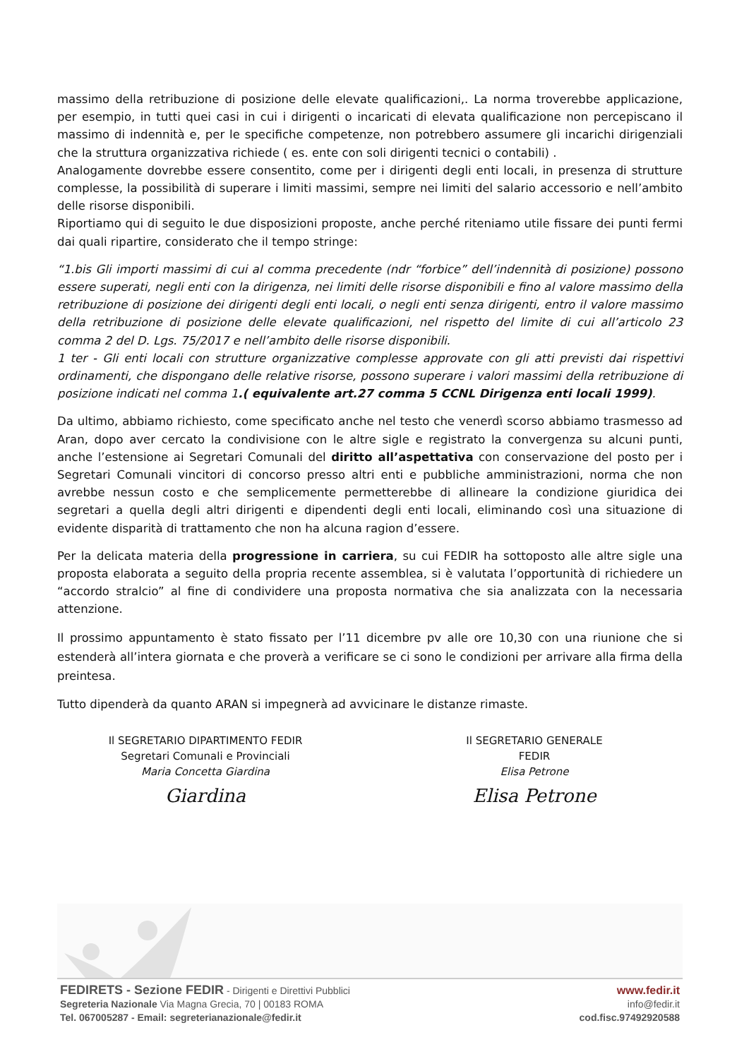massimo della retribuzione di posizione delle elevate qualificazioni,. La norma troverebbe applicazione, per esempio, in tutti quei casi in cui i dirigenti o incaricati di elevata qualificazione non percepiscano il massimo di indennità e, per le specifiche competenze, non potrebbero assumere gli incarichi dirigenziali che la struttura organizzativa richiede ( es. ente con soli dirigenti tecnici o contabili) .
Analogamente dovrebbe essere consentito, come per i dirigenti degli enti locali, in presenza di strutture complesse, la possibilità di superare i limiti massimi, sempre nei limiti del salario accessorio e nell’ambito delle risorse disponibili.
Riportiamo qui di seguito le due disposizioni proposte, anche perché riteniamo utile fissare dei punti fermi dai quali ripartire, considerato che il tempo stringe:
“1.bis Gli importi massimi di cui al comma precedente (ndr “forbice” dell’indennità di posizione) possono essere superati, negli enti con la dirigenza, nei limiti delle risorse disponibili e fino al valore massimo della retribuzione di posizione dei dirigenti degli enti locali, o negli enti senza dirigenti, entro il valore massimo della retribuzione di posizione delle elevate qualificazioni, nel rispetto del limite di cui all’articolo 23 comma 2 del D. Lgs. 75/2017 e nell’ambito delle risorse disponibili.
1 ter - Gli enti locali con strutture organizzative complesse approvate con gli atti previsti dai rispettivi ordinamenti, che dispongano delle relative risorse, possono superare i valori massimi della retribuzione di posizione indicati nel comma 1.( equivalente art.27 comma 5 CCNL Dirigenza enti locali 1999).
Da ultimo, abbiamo richiesto, come specificato anche nel testo che venerdì scorso abbiamo trasmesso ad Aran, dopo aver cercato la condivisione con le altre sigle e registrato la convergenza su alcuni punti, anche l’estensione ai Segretari Comunali del diritto all’aspettativa con conservazione del posto per i Segretari Comunali vincitori di concorso presso altri enti e pubbliche amministrazioni, norma che non avrebbe nessun costo e che semplicemente permetterebbe di allineare la condizione giuridica dei segretari a quella degli altri dirigenti e dipendenti degli enti locali, eliminando così una situazione di evidente disparità di trattamento che non ha alcuna ragion d’essere.
Per la delicata materia della progressione in carriera, su cui FEDIR ha sottoposto alle altre sigle una proposta elaborata a seguito della propria recente assemblea, si è valutata l’opportunità di richiedere un “accordo stralcio” al fine di condividere una proposta normativa che sia analizzata con la necessaria attenzione.
Il prossimo appuntamento è stato fissato per l’11 dicembre pv alle ore 10,30 con una riunione che si estenderà all’intera giornata e che proverà a verificare se ci sono le condizioni per arrivare alla firma della preintesa.
Tutto dipenderà da quanto ARAN si impegnerà ad avvicinare le distanze rimaste.
Il SEGRETARIO DIPARTIMENTO FEDIR
Segretari Comunali e Provinciali
Maria Concetta Giardina
Giardina
Il SEGRETARIO GENERALE
FEDIR
Elisa Petrone
Elisa Petrone
FEDIRETS - Sezione FEDIR - Dirigenti e Direttivi Pubblici
Segreteria Nazionale Via Magna Grecia, 70 | 00183 ROMA
Tel. 067005287 - Email: segreterianazionale@fedir.it
www.fedir.it
info@fedir.it
cod.fisc.97492920588